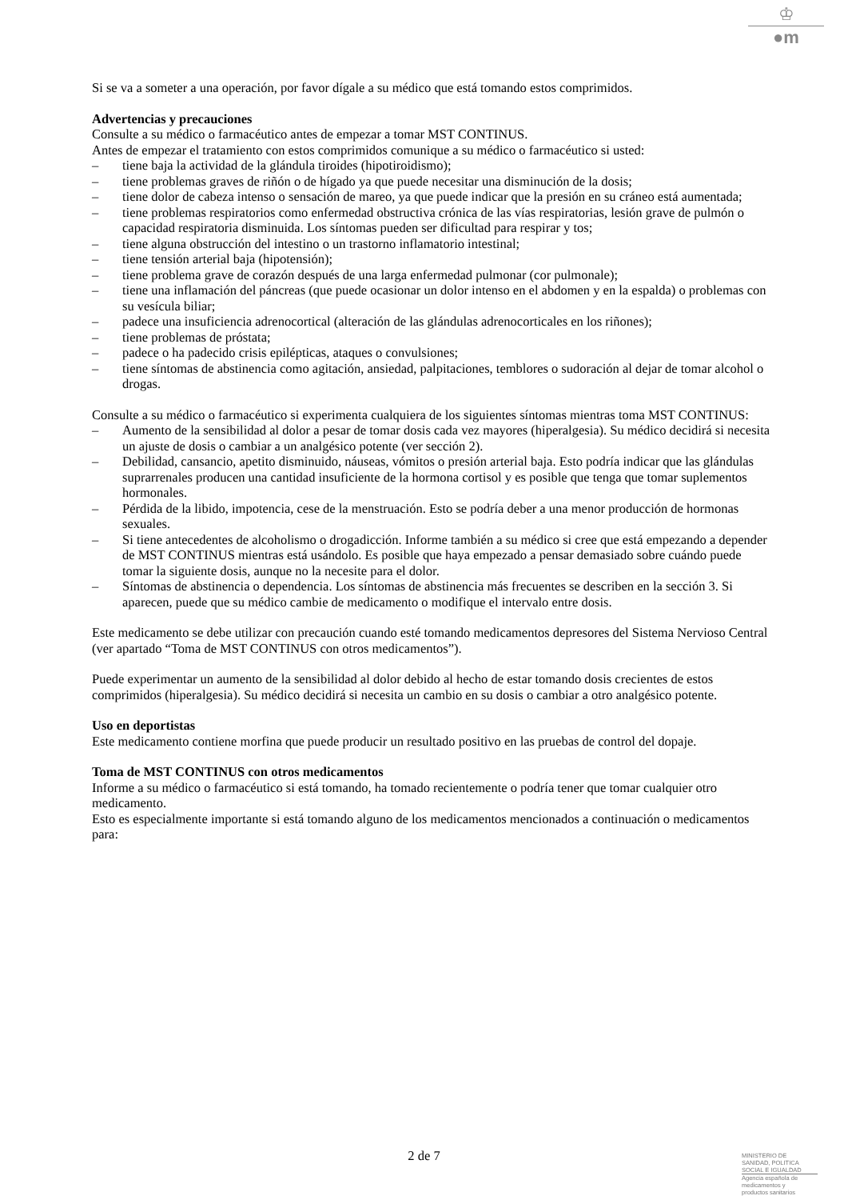♔
●m
Si se va a someter a una operación, por favor dígale a su médico que está tomando estos comprimidos.
Advertencias y precauciones
Consulte a su médico o farmacéutico antes de empezar a tomar MST CONTINUS.
Antes de empezar el tratamiento con estos comprimidos comunique a su médico o farmacéutico si usted:
– tiene baja la actividad de la glándula tiroides (hipotiroidismo);
– tiene problemas graves de riñón o de hígado ya que puede necesitar una disminución de la dosis;
– tiene dolor de cabeza intenso o sensación de mareo, ya que puede indicar que la presión en su cráneo está aumentada;
– tiene problemas respiratorios como enfermedad obstructiva crónica de las vías respiratorias, lesión grave de pulmón o capacidad respiratoria disminuida. Los síntomas pueden ser dificultad para respirar y tos;
– tiene alguna obstrucción del intestino o un trastorno inflamatorio intestinal;
– tiene tensión arterial baja (hipotensión);
– tiene problema grave de corazón después de una larga enfermedad pulmonar (cor pulmonale);
– tiene una inflamación del páncreas (que puede ocasionar un dolor intenso en el abdomen y en la espalda) o problemas con su vesícula biliar;
– padece una insuficiencia adrenocortical (alteración de las glándulas adrenocorticales en los riñones);
– tiene problemas de próstata;
– padece o ha padecido crisis epilépticas, ataques o convulsiones;
– tiene síntomas de abstinencia como agitación, ansiedad, palpitaciones, temblores o sudoración al dejar de tomar alcohol o drogas.
Consulte a su médico o farmacéutico si experimenta cualquiera de los siguientes síntomas mientras toma MST CONTINUS:
– Aumento de la sensibilidad al dolor a pesar de tomar dosis cada vez mayores (hiperalgesia). Su médico decidirá si necesita un ajuste de dosis o cambiar a un analgésico potente (ver sección 2).
– Debilidad, cansancio, apetito disminuido, náuseas, vómitos o presión arterial baja. Esto podría indicar que las glándulas suprarrenales producen una cantidad insuficiente de la hormona cortisol y es posible que tenga que tomar suplementos hormonales.
– Pérdida de la libido, impotencia, cese de la menstruación. Esto se podría deber a una menor producción de hormonas sexuales.
– Si tiene antecedentes de alcoholismo o drogadicción. Informe también a su médico si cree que está empezando a depender de MST CONTINUS mientras está usándolo. Es posible que haya empezado a pensar demasiado sobre cuándo puede tomar la siguiente dosis, aunque no la necesite para el dolor.
– Síntomas de abstinencia o dependencia. Los síntomas de abstinencia más frecuentes se describen en la sección 3. Si aparecen, puede que su médico cambie de medicamento o modifique el intervalo entre dosis.
Este medicamento se debe utilizar con precaución cuando esté tomando medicamentos depresores del Sistema Nervioso Central (ver apartado “Toma de MST CONTINUS con otros medicamentos”).
Puede experimentar un aumento de la sensibilidad al dolor debido al hecho de estar tomando dosis crecientes de estos comprimidos (hiperalgesia). Su médico decidirá si necesita un cambio en su dosis o cambiar a otro analgésico potente.
Uso en deportistas
Este medicamento contiene morfina que puede producir un resultado positivo en las pruebas de control del dopaje.
Toma de MST CONTINUS con otros medicamentos
Informe a su médico o farmacéutico si está tomando, ha tomado recientemente o podría tener que tomar cualquier otro medicamento.
Esto es especialmente importante si está tomando alguno de los medicamentos mencionados a continuación o medicamentos para:
2 de 7
MINISTERIO DE
SANIDAD, POLITICA
SOCIAL E IGUALDAD
Agencia española de
medicamentos y
productos sanitarios